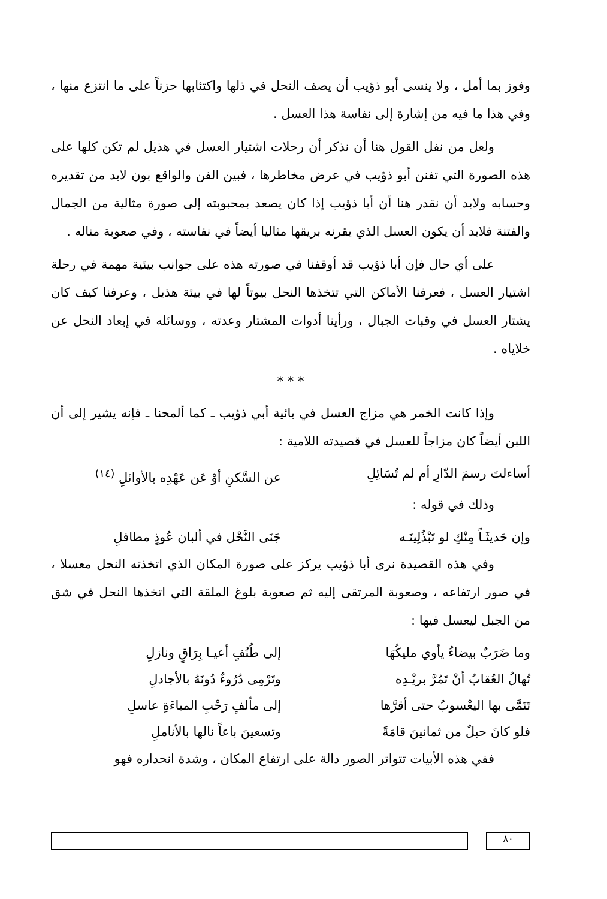وفوز بما أمل ، ولا ينسى أبو ذؤيب أن يصف النحل في ذلها واكتئابها حزناً على ما انتزع منها ، وفي هذا ما فيه من إشارة إلى نفاسة هذا العسل .
ولعل من نفل القول هنا أن نذكر أن رحلات اشتيار العسل في هذيل لم تكن كلها على هذه الصورة التي تفنن أبو ذؤيب في عرض مخاطرها ، فبين الفن والواقع بون لابد من تقديره وحسابه ولابد أن نقدر هنا أن أبا ذؤيب إذا كان يصعد بمحبوبته إلى صورة مثالية من الجمال والفتنة فلابد أن يكون العسل الذي يقرنه بريقها مثاليا أيضاً في نفاسته ، وفي صعوبة مناله .
على أي حال فإن أبا ذؤيب قد أوقفنا في صورته هذه على جوانب بيئية مهمة في رحلة اشتيار العسل ، فعرفنا الأماكن التي تتخذها النحل بيوتاً لها في بيئة هذيل ، وعرفنا كيف كان يشتار العسل في وقبات الجبال ، ورأينا أدوات المشتار وعدته ، ووسائله في إبعاد النحل عن خلاياه .
* * *
وإذا كانت الخمر هي مزاج العسل في بائية أبي ذؤيب ـ كما ألمحنا ـ فإنه يشير إلى أن اللبن أيضاً كان مزاجاً للعسل في قصيدته اللامية :
أساءلتَ رسمَ الدّارِ أم لم تُسَائِلِ عن السَّكنِ أوْ عَن عَهْدِه بالأوائلِ <sup>(١٤)</sup>
وذلك في قوله :
وإن حَديثَـاً مِنْكِ لو تَبْذُلِينَـه جَنَى النَّحْل في ألبان عُوذٍ مطافلِ
وفي هذه القصيدة نرى أبا ذؤيب يركز على صورة المكان الذي اتخذته النحل معسلا ، في صور ارتفاعه ، وصعوبة المرتقى إليه ثم صعوبة بلوغ الملقة التي اتخذها النحل في شق من الجبل ليعسل فيها :
وما ضَرَبٌ بيضاءُ يأوي مليكُهَا إلى طُنُفٍ أعيـا بِرَاقٍ ونازلِ
تُهالُ العُقابُ أنْ تَمُرَّ بريْـدِه وتَرْمِى دُرُوءٌ دُونَهُ بالأجادلِ
تَنَمَّى بها اليعْسوبُ حتى أقرَّها إلى مألفٍ رَحْبِ المباءَةِ عاسلِ
فلو كانَ حبلٌ من ثمانينَ قامَةً وتسعينَ باعاً نالها بالأناملِ
ففي هذه الأبيات تتواتر الصور دالة على ارتفاع المكان ، وشدة انحداره فهو
٨٠